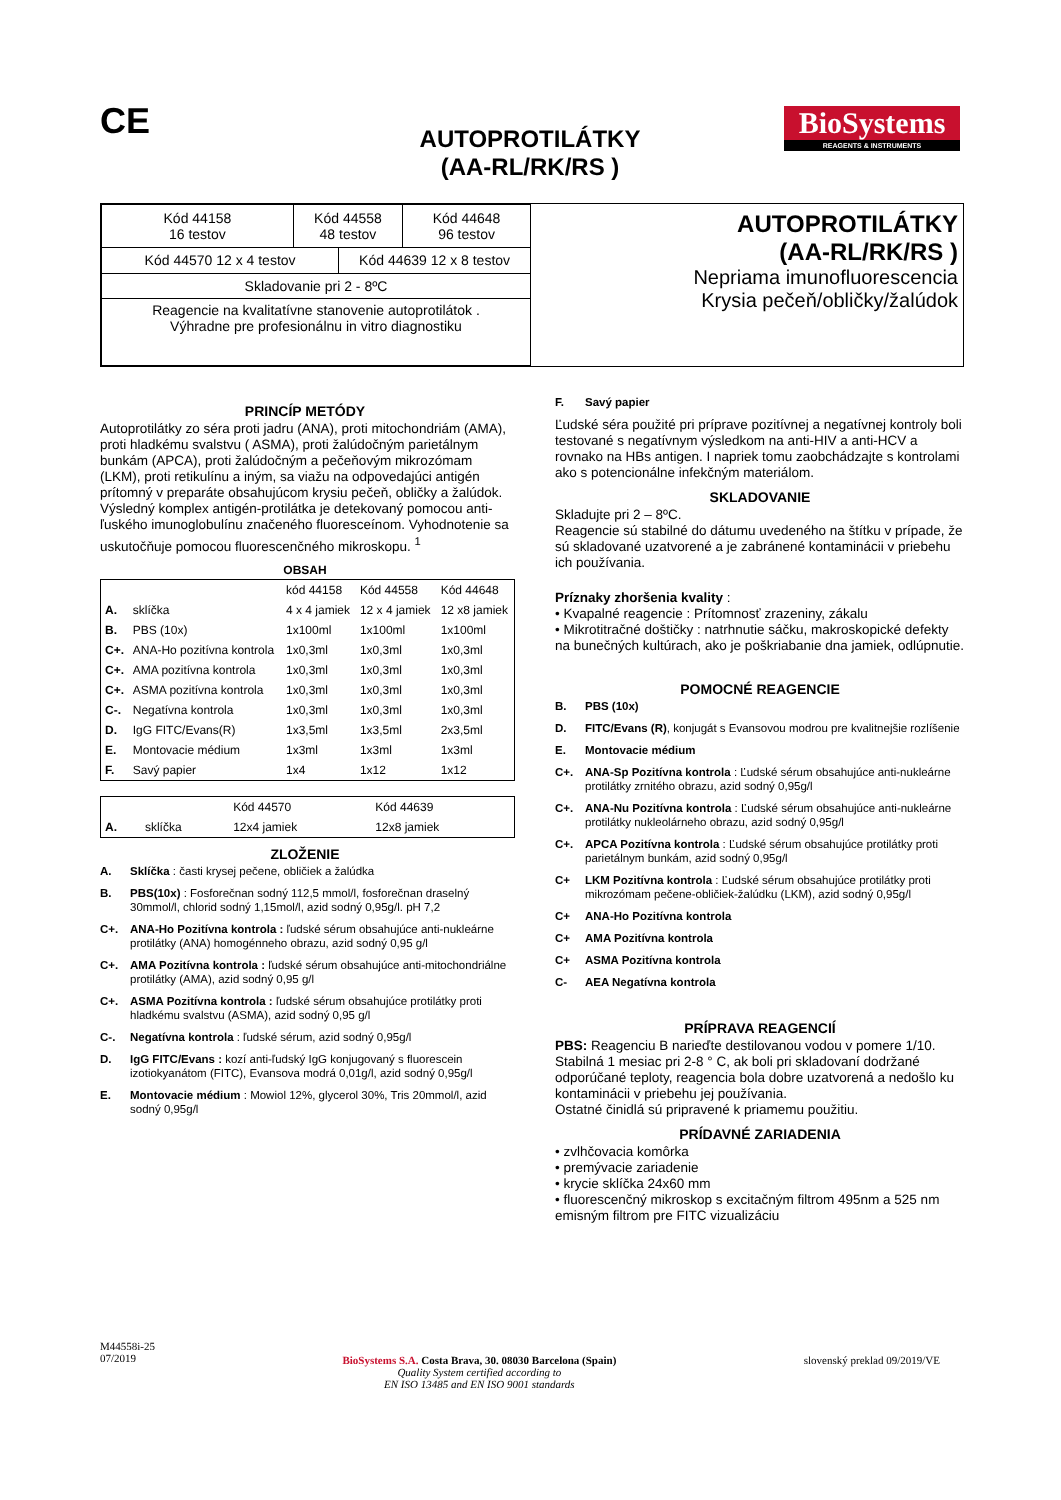CE
AUTOPROTILÁTKY
(AA-RL/RK/RS )
BioSystems
REAGENTS & INSTRUMENTS
| Kód 44158 16 testov | Kód 44558 48 testov | | Kód 44648 96 testov |
| Kód 44570 12 x 4 testov | | Kód 44639 12 x 8 testov | |
| Skladovanie pri 2 - 8ºC | | | |
| Reagencie na kvalitatívne stanovenie autoprotilátok . Výhradne pre profesionálnu in vitro diagnostiku | | | |
AUTOPROTILÁTKY
(AA-RL/RK/RS )
Nepriama imunofluorescencia
Krysia pečeň/obličky/žalúdok
PRINCÍP METÓDY
Autoprotilátky zo séra proti jadru (ANA), proti mitochondriám (AMA), proti hladkému svalstvu ( ASMA), proti žalúdočným parietálnym bunkám (APCA), proti žalúdočným a pečeňovým mikrozómam (LKM), proti retikulínu a iným, sa viažu na odpovedajúci antigén prítomný v preparáte obsahujúcom krysiu pečeň, obličky a žalúdok. Výsledný komplex antigén-protilátka je detekovaný pomocou anti-ľuského imunoglobulínu značeného fluoresceínom. Vyhodnotenie sa uskutočňuje pomocou fluorescenčného mikroskopu. <sup>1</sup>
OBSAH
| | | kód 44158 | Kód 44558 | Kód 44648 |
| A. | sklíčka | 4 x 4 jamiek | 12 x 4 jamiek | 12 x8 jamiek |
| B. | PBS (10x) | 1x100ml | 1x100ml | 1x100ml |
| C+. | ANA-Ho pozitívna kontrola | 1x0,3ml | 1x0,3ml | 1x0,3ml |
| C+. | AMA pozitívna kontrola | 1x0,3ml | 1x0,3ml | 1x0,3ml |
| C+. | ASMA pozitívna kontrola | 1x0,3ml | 1x0,3ml | 1x0,3ml |
| C-. | Negatívna kontrola | 1x0,3ml | 1x0,3ml | 1x0,3ml |
| D. | IgG FITC/Evans(R) | 1x3,5ml | 1x3,5ml | 2x3,5ml |
| E. | Montovacie médium | 1x3ml | 1x3ml | 1x3ml |
| F. | Savý papier | 1x4 | 1x12 | 1x12 |
| | | Kód 44570 | Kód 44639 |
| A. | sklíčka | 12x4 jamiek | 12x8 jamiek |
ZLOŽENIE
A. Sklíčka : časti krysej pečene, obličiek a žalúdka
B. PBS(10x) : Fosforečnan sodný 112,5 mmol/l, fosforečnan draselný 30mmol/l, chlorid sodný 1,15mol/l, azid sodný 0,95g/l. pH 7,2
C+. ANA-Ho Pozitívna kontrola : ľudské sérum obsahujúce anti-nukleárne protilátky (ANA) homogénneho obrazu, azid sodný 0,95 g/l
C+. AMA Pozitívna kontrola : ľudské sérum obsahujúce anti-mitochondriálne protilátky (AMA), azid sodný 0,95 g/l
C+. ASMA Pozitívna kontrola : ľudské sérum obsahujúce protilátky proti hladkému svalstvu (ASMA), azid sodný 0,95 g/l
C-. Negatívna kontrola : ľudské sérum, azid sodný 0,95g/l
D. IgG FITC/Evans : kozí anti-ľudský IgG konjugovaný s fluorescein izotiokyanátom (FITC), Evansova modrá 0,01g/l, azid sodný 0,95g/l
E. Montovacie médium : Mowiol 12%, glycerol 30%, Tris 20mmol/l, azid sodný 0,95g/l
F. Savý papier
Ľudské séra použité pri príprave pozitívnej a negatívnej kontroly boli testované s negatívnym výsledkom na anti-HIV a anti-HCV a rovnako na HBs antigen. I napriek tomu zaobchádzajte s kontrolami ako s potencionálne infekčným materiálom.
SKLADOVANIE
Skladujte pri 2 – 8ºC.
Reagencie sú stabilné do dátumu uvedeného na štítku v prípade, že sú skladované uzatvorené a je zabránené kontaminácii v priebehu ich používania.
Príznaky zhoršenia kvality :
• Kvapalné reagencie : Prítomnosť zrazeniny, zákalu
• Mikrotitračné doštičky : natrhnutie sáčku, makroskopické defekty na bunečných kultúrach, ako je poškriabanie dna jamiek, odlúpnutie.
POMOCNÉ REAGENCIE
B. PBS (10x)
D. FITC/Evans (R), konjugát s Evansovou modrou pre kvalitnejšie rozlíšenie
E. Montovacie médium
C+. ANA-Sp Pozitívna kontrola : Ľudské sérum obsahujúce anti-nukleárne protilátky zrnitého obrazu, azid sodný 0,95g/l
C+. ANA-Nu Pozitívna kontrola : Ľudské sérum obsahujúce anti-nukleárne protilátky nukleolárneho obrazu, azid sodný 0,95g/l
C+. APCA Pozitívna kontrola : Ľudské sérum obsahujúce protilátky proti parietálnym bunkám, azid sodný 0,95g/l
C+ LKM Pozitívna kontrola : Ľudské sérum obsahujúce protilátky proti mikrozómam pečene-obličiek-žalúdku (LKM), azid sodný 0,95g/l
C+ ANA-Ho Pozitívna kontrola
C+ AMA Pozitívna kontrola
C+ ASMA Pozitívna kontrola
C- AEA Negatívna kontrola
PRÍPRAVA REAGENCIÍ
PBS: Reagenciu B narieďte destilovanou vodou v pomere 1/10. Stabilná 1 mesiac pri 2-8 ° C, ak boli pri skladovaní dodržané odporúčané teploty, reagencia bola dobre uzatvorená a nedošlo ku kontaminácii v priebehu jej používania.
Ostatné činidlá sú pripravené k priamemu použitiu.
PRÍDAVNÉ ZARIADENIA
• zvlhčovacia komôrka
• premývacie zariadenie
• krycie sklíčka 24x60 mm
• fluorescenčný mikroskop s excitačným filtrom 495nm a 525 nm emisným filtrom pre FITC vizualizáciu
M44558i-25
07/2019
BioSystems S.A. Costa Brava, 30. 08030 Barcelona (Spain)
Quality System certified according to
EN ISO 13485 and EN ISO 9001 standards
slovenský preklad 09/2019/VE